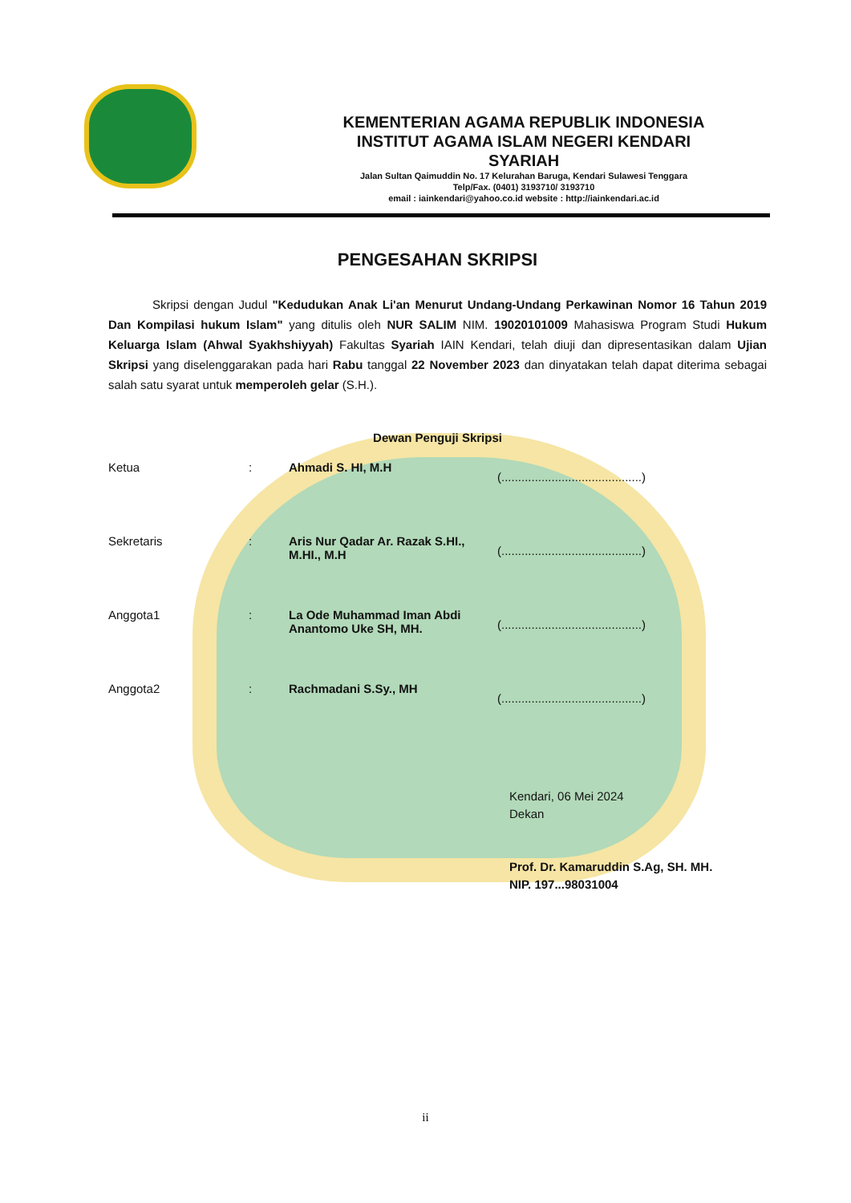KEMENTERIAN AGAMA REPUBLIK INDONESIA
INSTITUT AGAMA ISLAM NEGERI KENDARI
SYARIAH
Jalan Sultan Qaimuddin No. 17 Kelurahan Baruga, Kendari Sulawesi Tenggara
Telp/Fax. (0401) 3193710/ 3193710
email : iainkendari@yahoo.co.id website : http://iainkendari.ac.id
PENGESAHAN SKRIPSI
Skripsi dengan Judul "Kedudukan Anak Li'an Menurut Undang-Undang Perkawinan Nomor 16 Tahun 2019 Dan Kompilasi hukum Islam" yang ditulis oleh NUR SALIM NIM. 19020101009 Mahasiswa Program Studi Hukum Keluarga Islam (Ahwal Syakhshiyyah) Fakultas Syariah IAIN Kendari, telah diuji dan dipresentasikan dalam Ujian Skripsi yang diselenggarakan pada hari Rabu tanggal 22 November 2023 dan dinyatakan telah dapat diterima sebagai salah satu syarat untuk memperoleh gelar (S.H.).
Dewan Penguji Skripsi
Ketua : Ahmadi S. HI, M.H
(..........................................)
Sekretaris : Aris Nur Qadar Ar. Razak S.HI., M.HI., M.H
(..........................................)
Anggota1 : La Ode Muhammad Iman Abdi Anantomo Uke SH, MH.
(..........................................)
Anggota2 : Rachmadani S.Sy., MH
(..........................................)
Kendari, 06 Mei 2024
Dekan
Prof. Dr. Kamaruddin S.Ag, SH. MH.
NIP. 197...98031004
ii